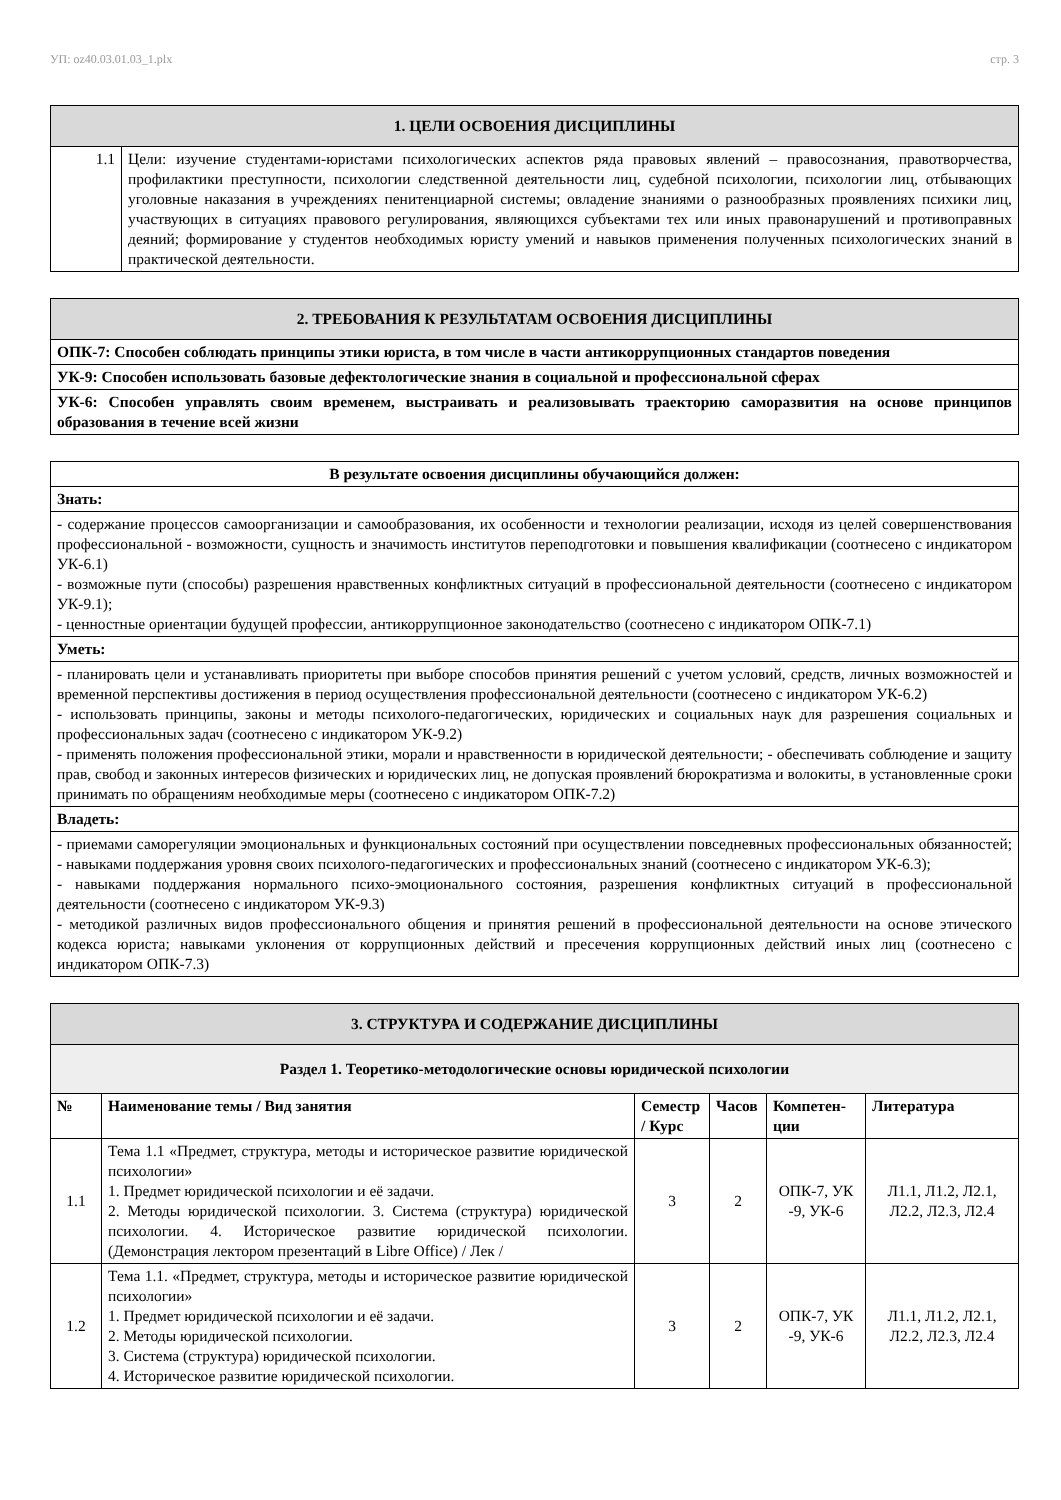УП: oz40.03.01.03_1.plx стр. 3
| 1. ЦЕЛИ ОСВОЕНИЯ ДИСЦИПЛИНЫ | |
| 1.1 | Цели: изучение студентами-юристами психологических аспектов ряда правовых явлений – правосознания, правотворчества, профилактики преступности, психологии следственной деятельности лиц, судебной психологии, психологии лиц, отбывающих уголовные наказания в учреждениях пенитенциарной системы; овладение знаниями о разнообразных проявлениях психики лиц, участвующих в ситуациях правового регулирования, являющихся субъектами тех или иных правонарушений и противоправных деяний; формирование у студентов необходимых юристу умений и навыков применения полученных психологических знаний в практической деятельности. |
| 2. ТРЕБОВАНИЯ К РЕЗУЛЬТАТАМ ОСВОЕНИЯ ДИСЦИПЛИНЫ |
| ОПК-7: Способен соблюдать принципы этики юриста, в том числе в части антикоррупционных стандартов поведения |
| УК-9: Способен использовать базовые дефектологические знания в социальной и профессиональной сферах |
| УК-6: Способен управлять своим временем, выстраивать и реализовывать траекторию саморазвития на основе принципов образования в течение всей жизни |
| В результате освоения дисциплины обучающийся должен: |
| Знать: |
| - содержание процессов самоорганизации и самообразования, их особенности и технологии реализации, исходя из целей совершенствования профессиональной - возможности, сущность и значимость институтов переподготовки и повышения квалификации (соотнесено с индикатором УК-6.1) - возможные пути (способы) разрешения нравственных конфликтных ситуаций в профессиональной деятельности (соотнесено с индикатором УК-9.1); - ценностные ориентации будущей профессии, антикоррупционное законодательство (соотнесено с индикатором ОПК-7.1) |
| Уметь: |
| - планировать цели и устанавливать приоритеты при выборе способов принятия решений с учетом условий, средств, личных возможностей и временной перспективы достижения в период осуществления профессиональной деятельности (соотнесено с индикатором УК-6.2) - использовать принципы, законы и методы психолого-педагогических, юридических и социальных наук для разрешения социальных и профессиональных задач (соотнесено с индикатором УК-9.2) - применять положения профессиональной этики, морали и нравственности в юридической деятельности; - обеспечивать соблюдение и защиту прав, свобод и законных интересов физических и юридических лиц, не допуская проявлений бюрократизма и волокиты, в установленные сроки принимать по обращениям необходимые меры (соотнесено с индикатором ОПК-7.2) |
| Владеть: |
| - приемами саморегуляции эмоциональных и функциональных состояний при осуществлении повседневных профессиональных обязанностей; - навыками поддержания уровня своих психолого-педагогических и профессиональных знаний (соотнесено с индикатором УК-6.3); - навыками поддержания нормального психо-эмоционального состояния, разрешения конфликтных ситуаций в профессиональной деятельности (соотнесено с индикатором УК-9.3) - методикой различных видов профессионального общения и принятия решений в профессиональной деятельности на основе этического кодекса юриста; навыками уклонения от коррупционных действий и пресечения коррупционных действий иных лиц (соотнесено с индикатором ОПК-7.3) |
| 3. СТРУКТУРА И СОДЕРЖАНИЕ ДИСЦИПЛИНЫ | | | | | |
| Раздел 1. Теоретико-методологические основы юридической психологии | | | | | |
| № | Наименование темы / Вид занятия | Семестр / Курс | Часов | Компетен-ции | Литература |
| 1.1 | Тема 1.1 «Предмет, структура, методы и историческое развитие юридической психологии» 1. Предмет юридической психологии и её задачи. 2. Методы юридической психологии. 3. Система (структура) юридической психологии. 4. Историческое развитие юридической психологии. (Демонстрация лектором презентаций в Libre Office) / Лек / | 3 | 2 | ОПК-7, УК -9, УК-6 | Л1.1, Л1.2, Л2.1, Л2.2, Л2.3, Л2.4 |
| 1.2 | Тема 1.1. «Предмет, структура, методы и историческое развитие юридической психологии» 1. Предмет юридической психологии и её задачи. 2. Методы юридической психологии. 3. Система (структура) юридической психологии. 4. Историческое развитие юридической психологии. | 3 | 2 | ОПК-7, УК -9, УК-6 | Л1.1, Л1.2, Л2.1, Л2.2, Л2.3, Л2.4 |